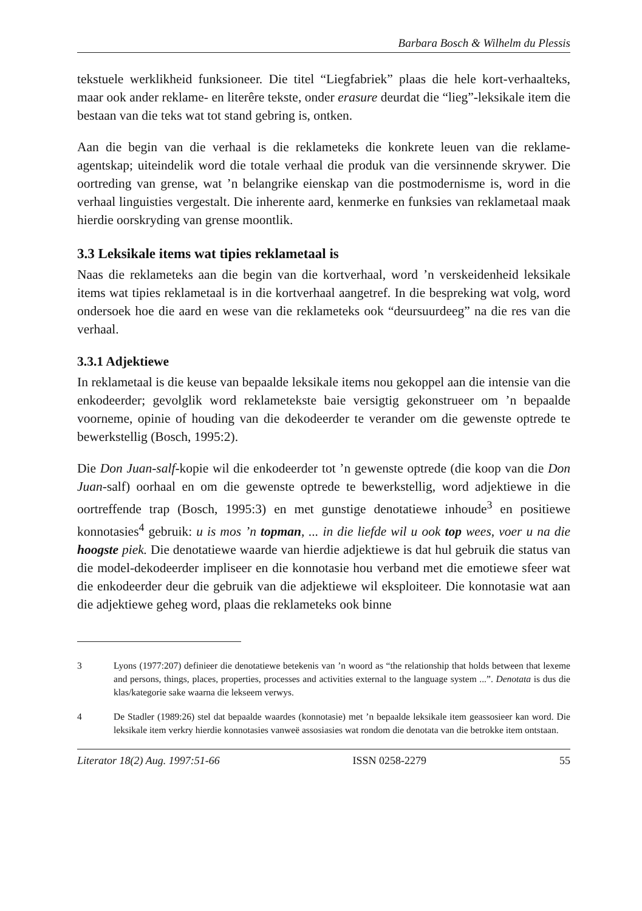Barbara Bosch & Wilhelm du Plessis
tekstuele werklikheid funksioneer. Die titel “Liegfabriek” plaas die hele kort-verhaalteks, maar ook ander reklame- en literêre tekste, onder erasure deurdat die “lieg”-leksikale item die bestaan van die teks wat tot stand gebring is, ontken.
Aan die begin van die verhaal is die reklameteks die konkrete leuen van die reklame-agentskap; uiteindelik word die totale verhaal die produk van die versinnende skrywer. Die oortreding van grense, wat ’n belangrike eienskap van die postmodernisme is, word in die verhaal linguisties vergestalt. Die inherente aard, kenmerke en funksies van reklametaal maak hierdie oorskryding van grense moontlik.
3.3 Leksikale items wat tipies reklametaal is
Naas die reklameteks aan die begin van die kortverhaal, word ’n verskeidenheid leksikale items wat tipies reklametaal is in die kortverhaal aangetref. In die bespreking wat volg, word ondersoek hoe die aard en wese van die reklameteks ook “deursuurdeeg” na die res van die verhaal.
3.3.1 Adjektiewe
In reklametaal is die keuse van bepaalde leksikale items nou gekoppel aan die intensie van die enkodeerder; gevolglik word reklametekste baie versigtig gekonstrueer om ’n bepaalde voorneme, opinie of houding van die dekodeerder te verander om die gewenste optrede te bewerkstellig (Bosch, 1995:2).
Die Don Juan-salf-kopie wil die enkodeerder tot ’n gewenste optrede (die koop van die Don Juan-salf) oorhaal en om die gewenste optrede te bewerkstellig, word adjektiewe in die oortreffende trap (Bosch, 1995:3) en met gunstige denotatiewe inhoude<sup>3</sup> en positiewe konnotasies<sup>4</sup> gebruik: u is mos ’n topman, ... in die liefde wil u ook top wees, voer u na die hoogste piek. Die denotatiewe waarde van hierdie adjektiewe is dat hul gebruik die status van die model-dekodeerder impliseer en die konnotasie hou verband met die emotiewe sfeer wat die enkodeerder deur die gebruik van die adjektiewe wil eksploiteer. Die konnotasie wat aan die adjektiewe geheg word, plaas die reklameteks ook binne
3 Lyons (1977:207) definieer die denotatiewe betekenis van ’n woord as “the relationship that holds between that lexeme and persons, things, places, properties, processes and activities external to the language system ...”. Denotata is dus die klas/kategorie sake waarna die lekseem verwys.
4 De Stadler (1989:26) stel dat bepaalde waardes (konnotasie) met ’n bepaalde leksikale item geassosieer kan word. Die leksikale item verkry hierdie konnotasies vanweë assosiasies wat rondom die denotata van die betrokke item ontstaan.
Literator 18(2) Aug. 1997:51-66 ISSN 0258-2279 55